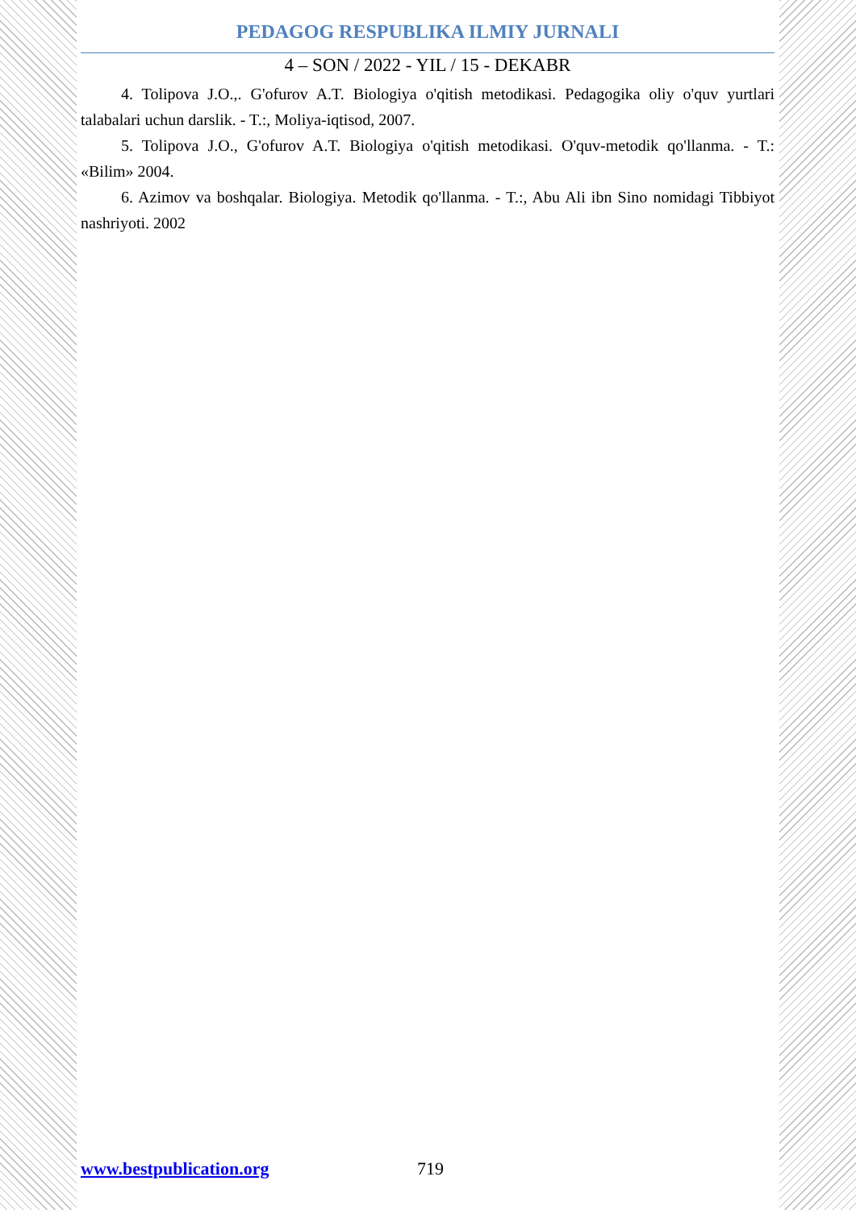PEDAGOG RESPUBLIKA ILMIY JURNALI
4 – SON / 2022 - YIL / 15 - DEKABR
4. Tolipova J.O.,. G'ofurov A.T. Biologiya o'qitish metodikasi. Pedagogika oliy o'quv yurtlari talabalari uchun darslik. - T.:, Moliya-iqtisod, 2007.
5. Tolipova J.O., G'ofurov A.T. Biologiya o'qitish metodikasi. O'quv-metodik qo'llanma. - T.: «Bilim» 2004.
6. Azimov va boshqalar. Biologiya. Metodik qo'llanma. - T.:, Abu Ali ibn Sino nomidagi Tibbiyot nashriyoti. 2002
www.bestpublication.org 719